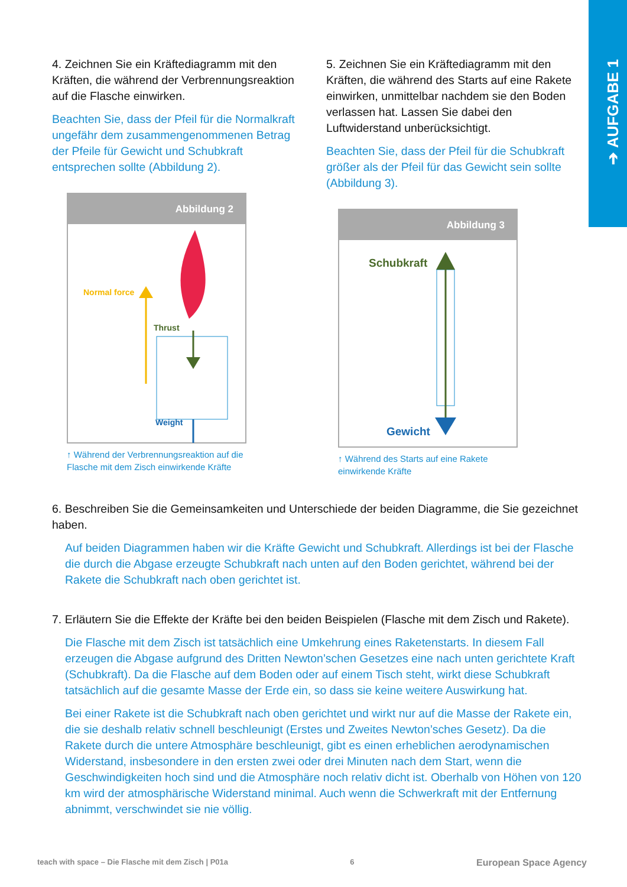➔ AUFGABE 1
4. Zeichnen Sie ein Kräftediagramm mit den Kräften, die während der Verbrennungsreaktion auf die Flasche einwirken.
Beachten Sie, dass der Pfeil für die Normalkraft ungefähr dem zusammengenommenen Betrag der Pfeile für Gewicht und Schubkraft entsprechen sollte (Abbildung 2).
Abbildung 2
Normal force
Thrust
Weight
↑ Während der Verbrennungsreaktion auf die Flasche mit dem Zisch einwirkende Kräfte
5. Zeichnen Sie ein Kräftediagramm mit den Kräften, die während des Starts auf eine Rakete einwirken, unmittelbar nachdem sie den Boden verlassen hat. Lassen Sie dabei den Luftwiderstand unberücksichtigt.
Beachten Sie, dass der Pfeil für die Schubkraft größer als der Pfeil für das Gewicht sein sollte (Abbildung 3).
Abbildung 3
Schubkraft
Gewicht
↑ Während des Starts auf eine Rakete einwirkende Kräfte
6. Beschreiben Sie die Gemeinsamkeiten und Unterschiede der beiden Diagramme, die Sie gezeichnet haben.
Auf beiden Diagrammen haben wir die Kräfte Gewicht und Schubkraft. Allerdings ist bei der Flasche die durch die Abgase erzeugte Schubkraft nach unten auf den Boden gerichtet, während bei der Rakete die Schubkraft nach oben gerichtet ist.
7. Erläutern Sie die Effekte der Kräfte bei den beiden Beispielen (Flasche mit dem Zisch und Rakete).
Die Flasche mit dem Zisch ist tatsächlich eine Umkehrung eines Raketenstarts. In diesem Fall erzeugen die Abgase aufgrund des Dritten Newton’schen Gesetzes eine nach unten gerichtete Kraft (Schubkraft). Da die Flasche auf dem Boden oder auf einem Tisch steht, wirkt diese Schubkraft tatsächlich auf die gesamte Masse der Erde ein, so dass sie keine weitere Auswirkung hat.
Bei einer Rakete ist die Schubkraft nach oben gerichtet und wirkt nur auf die Masse der Rakete ein, die sie deshalb relativ schnell beschleunigt (Erstes und Zweites Newton’sches Gesetz). Da die Rakete durch die untere Atmosphäre beschleunigt, gibt es einen erheblichen aerodynamischen Widerstand, insbesondere in den ersten zwei oder drei Minuten nach dem Start, wenn die Geschwindigkeiten hoch sind und die Atmosphäre noch relativ dicht ist. Oberhalb von Höhen von 120 km wird der atmosphärische Widerstand minimal. Auch wenn die Schwerkraft mit der Entfernung abnimmt, verschwindet sie nie völlig.
teach with space – Die Flasche mit dem Zisch | P01a 6 European Space Agency